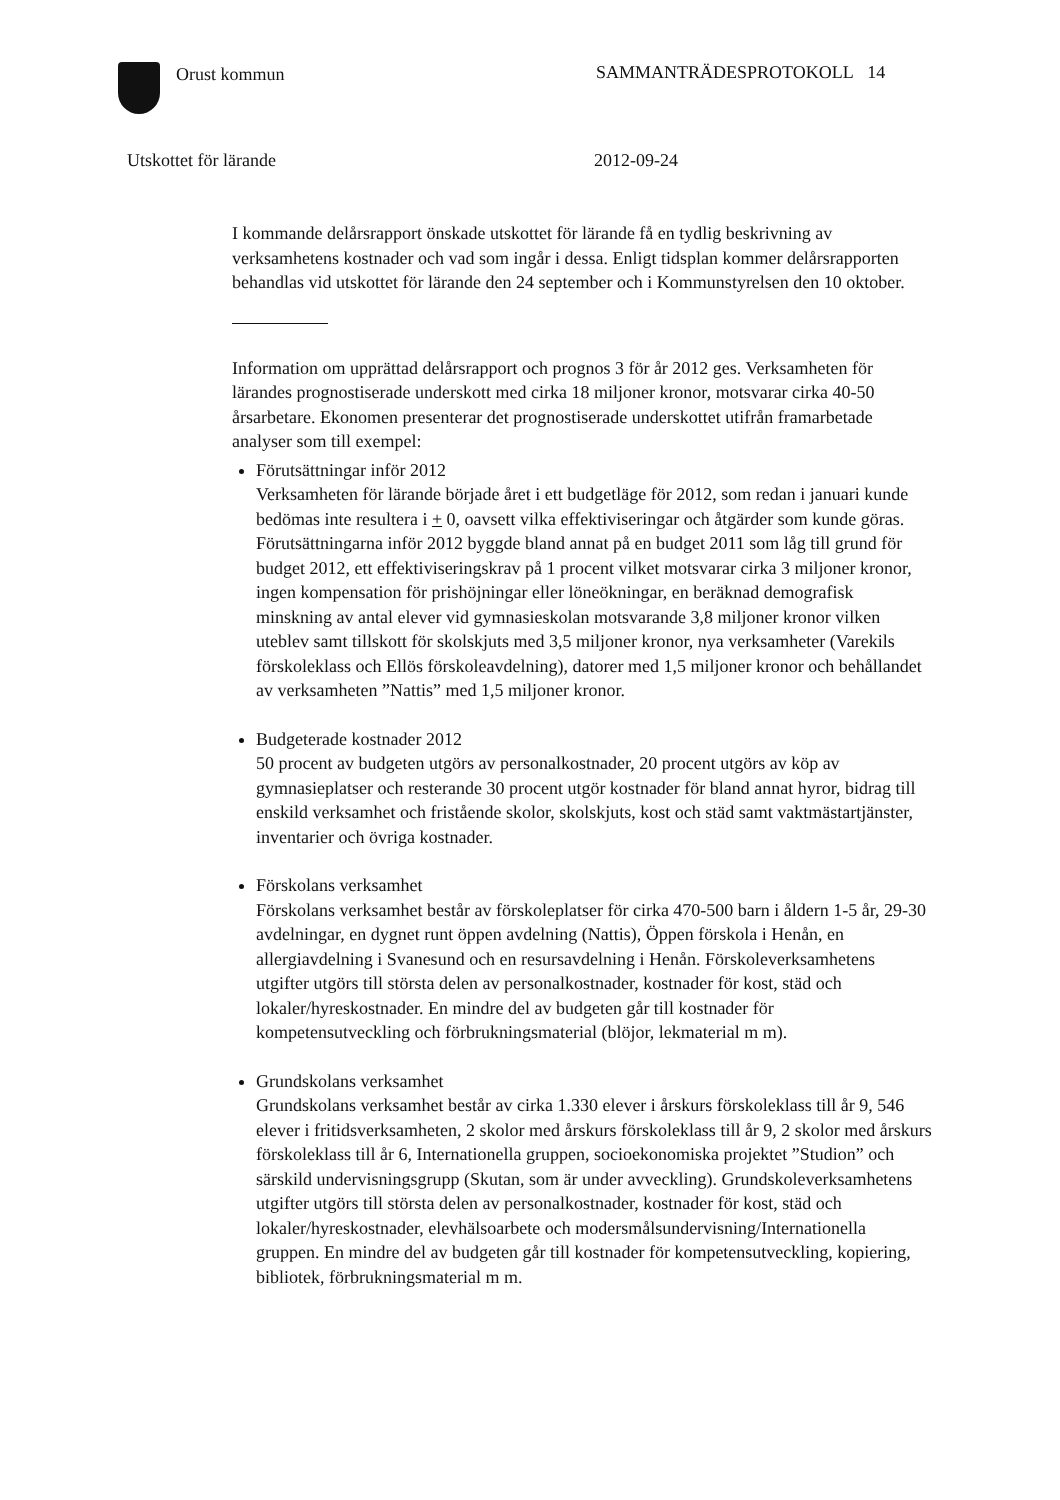Orust kommun SAMMANTRÄDESPROTOKOLL 14
Utskottet för lärande 2012-09-24
I kommande delårsrapport önskade utskottet för lärande få en tydlig beskrivning av verksamhetens kostnader och vad som ingår i dessa. Enligt tidsplan kommer delårsrapporten behandlas vid utskottet för lärande den 24 september och i Kommunstyrelsen den 10 oktober.
Information om upprättad delårsrapport och prognos 3 för år 2012 ges. Verksamheten för lärandes prognostiserade underskott med cirka 18 miljoner kronor, motsvarar cirka 40-50 årsarbetare. Ekonomen presenterar det prognostiserade underskottet utifrån framarbetade analyser som till exempel:
Förutsättningar inför 2012
Verksamheten för lärande började året i ett budgetläge för 2012, som redan i januari kunde bedömas inte resultera i + 0, oavsett vilka effektiviseringar och åtgärder som kunde göras. Förutsättningarna inför 2012 byggde bland annat på en budget 2011 som låg till grund för budget 2012, ett effektiviseringskrav på 1 procent vilket motsvarar cirka 3 miljoner kronor, ingen kompensation för prishöjningar eller löneökningar, en beräknad demografisk minskning av antal elever vid gymnasieskolan motsvarande 3,8 miljoner kronor vilken uteblev samt tillskott för skolskjuts med 3,5 miljoner kronor, nya verksamheter (Varekils förskoleklass och Ellös förskoleavdelning), datorer med 1,5 miljoner kronor och behållandet av verksamheten ”Nattis” med 1,5 miljoner kronor.
Budgeterade kostnader 2012
50 procent av budgeten utgörs av personalkostnader, 20 procent utgörs av köp av gymnasieplatser och resterande 30 procent utgör kostnader för bland annat hyror, bidrag till enskild verksamhet och fristående skolor, skolskjuts, kost och städ samt vaktmästartjänster, inventarier och övriga kostnader.
Förskolans verksamhet
Förskolans verksamhet består av förskoleplatser för cirka 470-500 barn i åldern 1-5 år, 29-30 avdelningar, en dygnet runt öppen avdelning (Nattis), Öppen förskola i Henån, en allergiavdelning i Svanesund och en resursavdelning i Henån. Förskoleverksamhetens utgifter utgörs till största delen av personalkostnader, kostnader för kost, städ och lokaler/hyreskostnader. En mindre del av budgeten går till kostnader för kompetensutveckling och förbrukningsmaterial (blöjor, lekmaterial m m).
Grundskolans verksamhet
Grundskolans verksamhet består av cirka 1.330 elever i årskurs förskoleklass till år 9, 546 elever i fritidsverksamheten, 2 skolor med årskurs förskoleklass till år 9, 2 skolor med årskurs förskoleklass till år 6, Internationella gruppen, socioekonomiska projektet ”Studion” och särskild undervisningsgrupp (Skutan, som är under avveckling). Grundskoleverksamhetens utgifter utgörs till största delen av personalkostnader, kostnader för kost, städ och lokaler/hyreskostnader, elevhälsoarbete och modersmålsundervisning/Internationella gruppen. En mindre del av budgeten går till kostnader för kompetensutveckling, kopiering, bibliotek, förbrukningsmaterial m m.